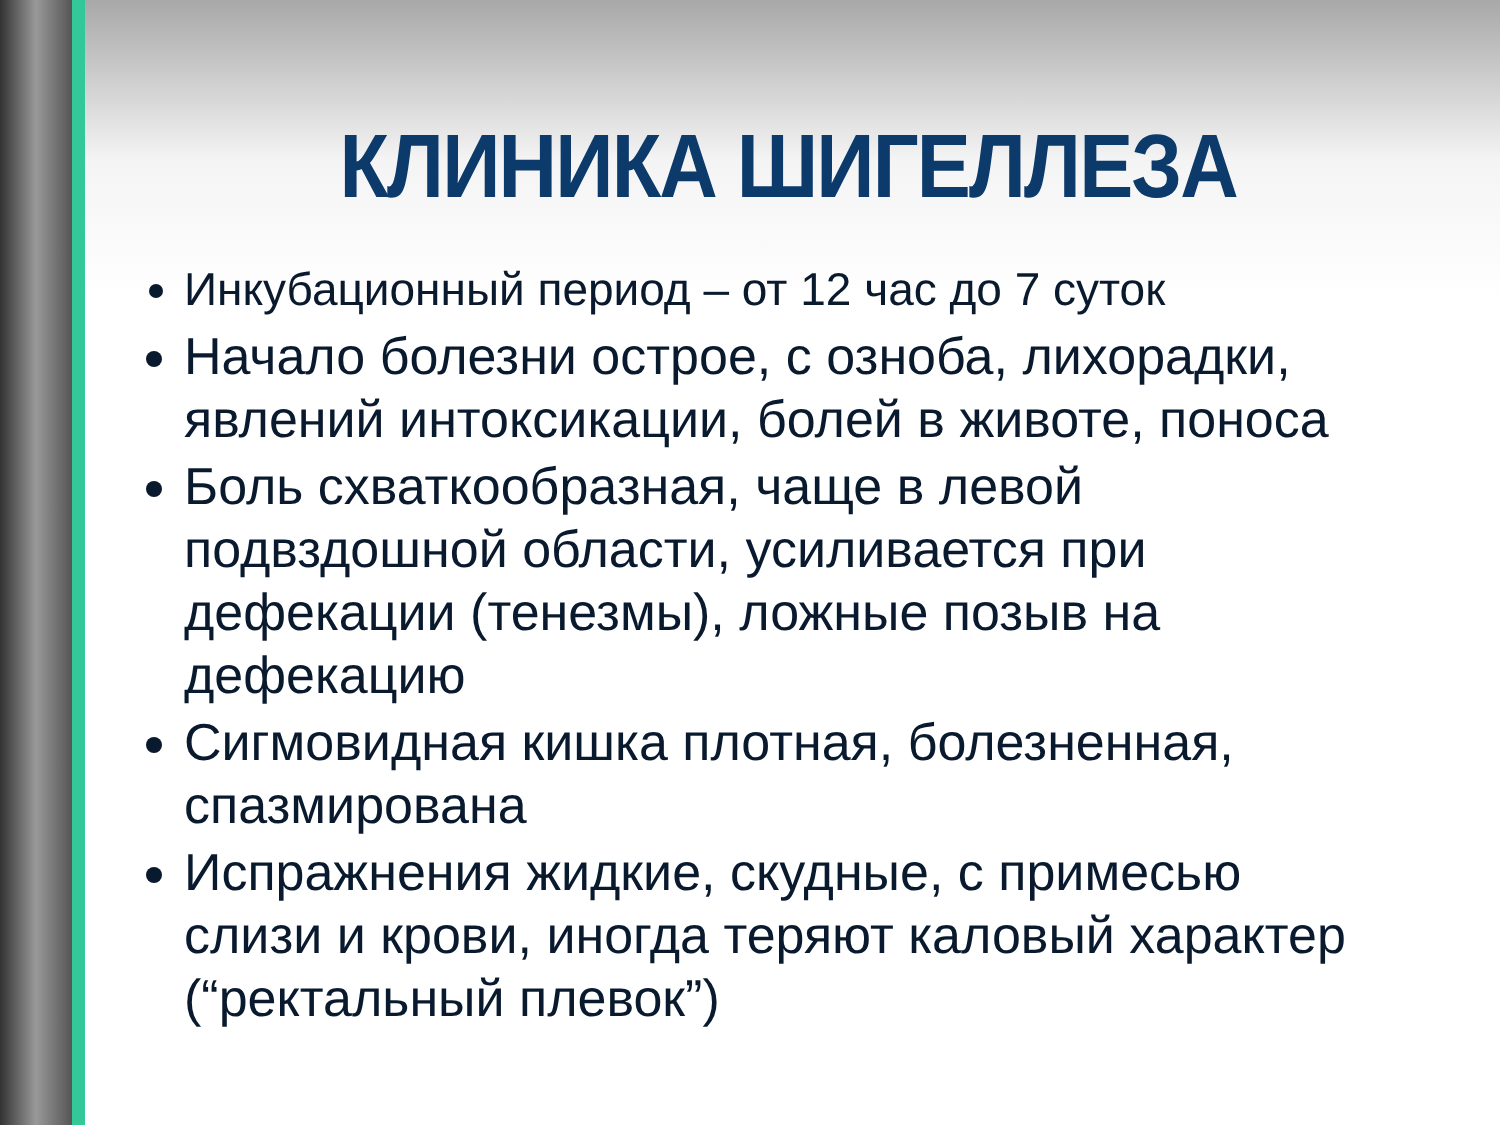КЛИНИКА ШИГЕЛЛЕЗА
Инкубационный период – от 12 час до 7 суток
Начало болезни острое, с озноба, лихорадки, явлений интоксикации, болей в животе, поноса
Боль схваткообразная, чаще в левой подвздошной области, усиливается при дефекации (тенезмы), ложные позыв на дефекацию
Сигмовидная кишка плотная, болезненная, спазмирована
Испражнения жидкие, скудные, с примесью слизи и крови, иногда теряют каловый характер (“ректальный плевок”)